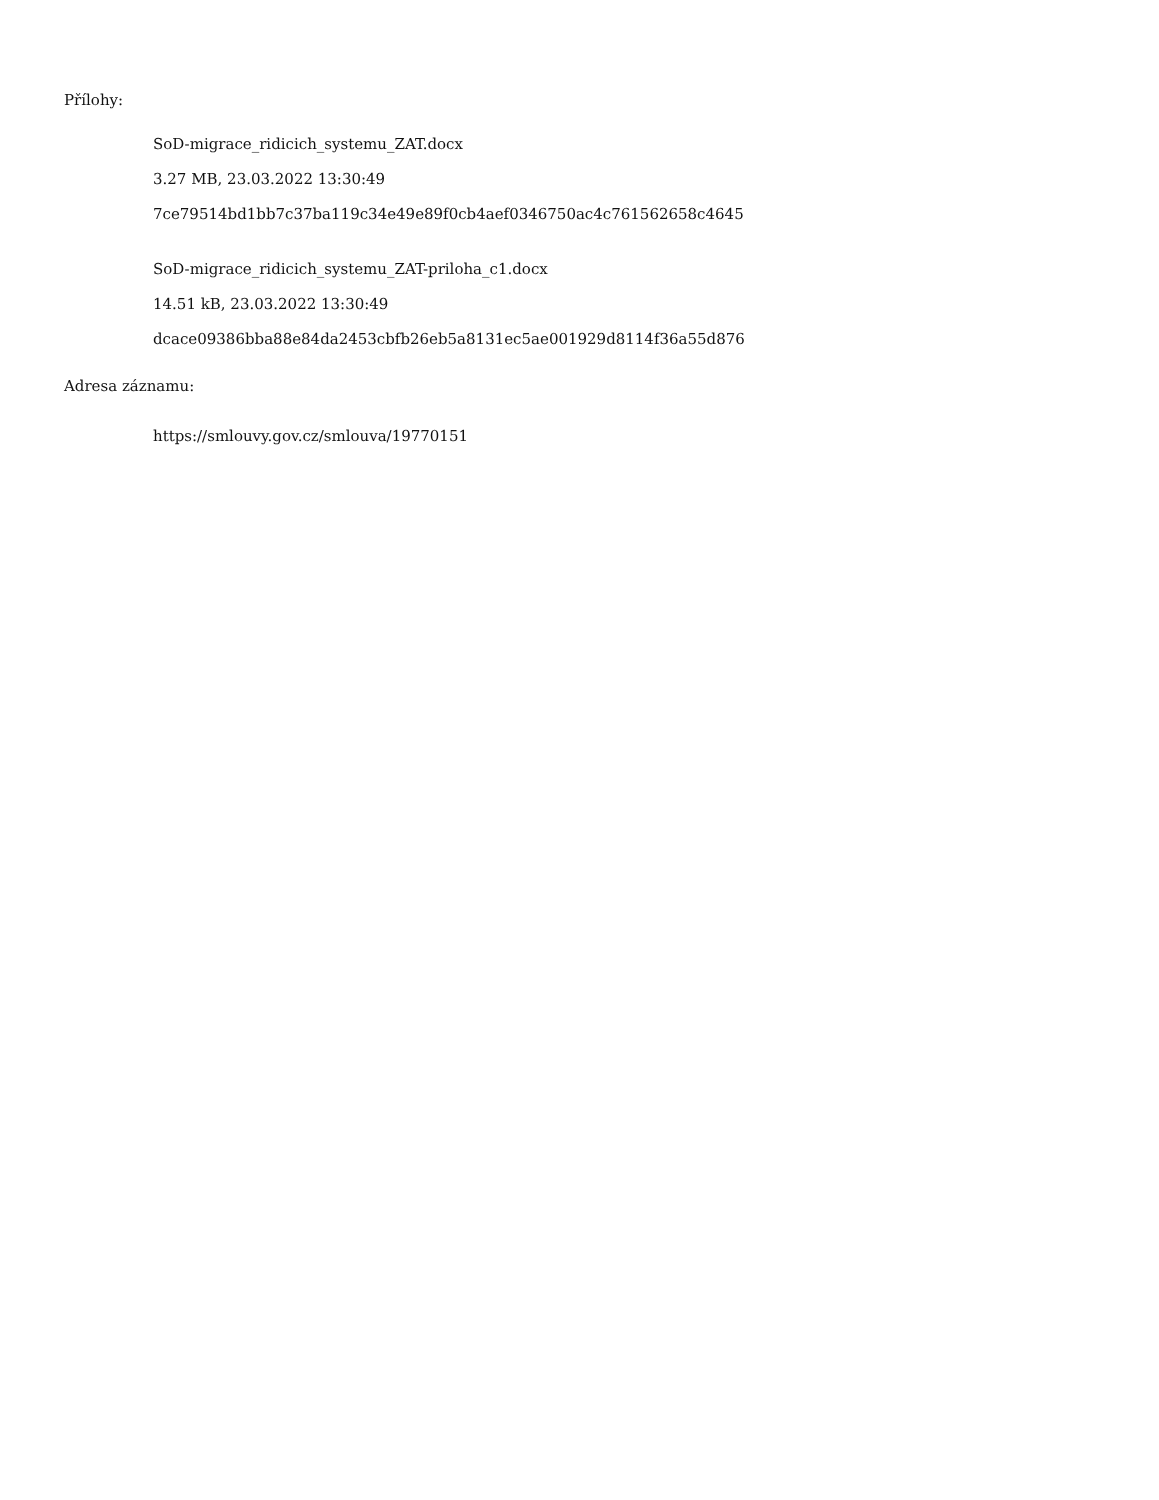Přílohy:
SoD-migrace_ridicich_systemu_ZAT.docx
3.27 MB, 23.03.2022 13:30:49
7ce79514bd1bb7c37ba119c34e49e89f0cb4aef0346750ac4c761562658c4645
SoD-migrace_ridicich_systemu_ZAT-priloha_c1.docx
14.51 kB, 23.03.2022 13:30:49
dcace09386bba88e84da2453cbfb26eb5a8131ec5ae001929d8114f36a55d876
Adresa záznamu:
https://smlouvy.gov.cz/smlouva/19770151